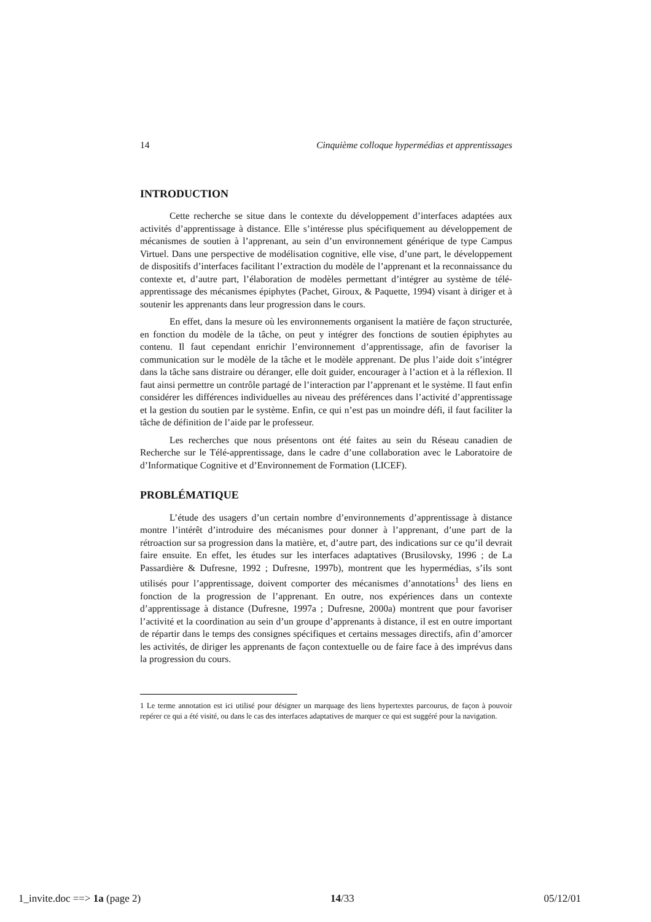14 Cinquième colloque hypermédias et apprentissages
INTRODUCTION
Cette recherche se situe dans le contexte du développement d’interfaces adaptées aux activités d’apprentissage à distance. Elle s’intéresse plus spécifiquement au développement de mécanismes de soutien à l’apprenant, au sein d’un environnement générique de type Campus Virtuel. Dans une perspective de modélisation cognitive, elle vise, d’une part, le développement de dispositifs d’interfaces facilitant l’extraction du modèle de l’apprenant et la reconnaissance du contexte et, d’autre part, l’élaboration de modèles permettant d’intégrer au système de télé-apprentissage des mécanismes épiphytes (Pachet, Giroux, & Paquette, 1994) visant à diriger et à soutenir les apprenants dans leur progression dans le cours.
En effet, dans la mesure où les environnements organisent la matière de façon structurée, en fonction du modèle de la tâche, on peut y intégrer des fonctions de soutien épiphytes au contenu. Il faut cependant enrichir l’environnement d’apprentissage, afin de favoriser la communication sur le modèle de la tâche et le modèle apprenant. De plus l’aide doit s’intégrer dans la tâche sans distraire ou déranger, elle doit guider, encourager à l’action et à la réflexion. Il faut ainsi permettre un contrôle partagé de l’interaction par l’apprenant et le système. Il faut enfin considérer les différences individuelles au niveau des préférences dans l’activité d’apprentissage et la gestion du soutien par le système. Enfin, ce qui n’est pas un moindre défi, il faut faciliter la tâche de définition de l’aide par le professeur.
Les recherches que nous présentons ont été faites au sein du Réseau canadien de Recherche sur le Télé-apprentissage, dans le cadre d’une collaboration avec le Laboratoire de d’Informatique Cognitive et d’Environnement de Formation (LICEF).
PROBLÉMATIQUE
L’étude des usagers d’un certain nombre d’environnements d’apprentissage à distance montre l’intérêt d’introduire des mécanismes pour donner à l’apprenant, d’une part de la rétroaction sur sa progression dans la matière, et, d’autre part, des indications sur ce qu’il devrait faire ensuite. En effet, les études sur les interfaces adaptatives (Brusilovsky, 1996 ; de La Passardière & Dufresne, 1992 ; Dufresne, 1997b), montrent que les hypermédias, s’ils sont utilisés pour l’apprentissage, doivent comporter des mécanismes d’annotations<sup>1</sup> des liens en fonction de la progression de l’apprenant. En outre, nos expériences dans un contexte d’apprentissage à distance (Dufresne, 1997a ; Dufresne, 2000a) montrent que pour favoriser l’activité et la coordination au sein d’un groupe d’apprenants à distance, il est en outre important de répartir dans le temps des consignes spécifiques et certains messages directifs, afin d’amorcer les activités, de diriger les apprenants de façon contextuelle ou de faire face à des imprévus dans la progression du cours.
1 Le terme annotation est ici utilisé pour désigner un marquage des liens hypertextes parcourus, de façon à pouvoir repérer ce qui a été visité, ou dans le cas des interfaces adaptatives de marquer ce qui est suggéré pour la navigation.
1_invite.doc ==> 1a (page 2) 14/33 05/12/01